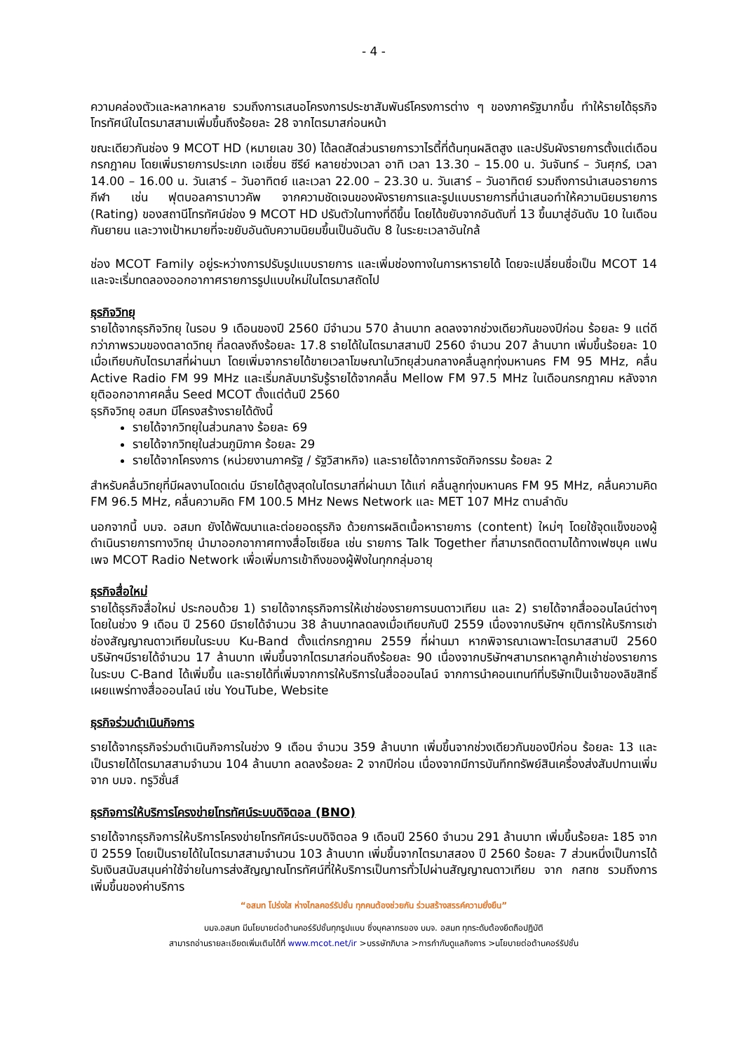- 4 -
ความคล่องตัวและหลากหลาย รวมถึงการเสนอโครงการประชาสัมพันธ์โครงการต่าง ๆ ของภาครัฐมากขึ้น ทำให้รายได้ธุรกิจโทรทัศน์ในไตรมาสสามเพิ่มขึ้นถึงร้อยละ 28 จากไตรมาสก่อนหน้า
ขณะเดียวกันช่อง 9 MCOT HD (หมายเลข 30) ได้ลดสัดส่วนรายการวาไรตี้ที่ต้นทุนผลิตสูง และปรับผังรายการตั้งแต่เดือนกรกฎาคม โดยเพิ่มรายการประเภท เอเชี่ยน ซีรีย์ หลายช่วงเวลา อาทิ เวลา 13.30 – 15.00 น. วันจันทร์ – วันศุกร์, เวลา 14.00 – 16.00 น. วันเสาร์ – วันอาทิตย์ และเวลา 22.00 – 23.30 น. วันเสาร์ – วันอาทิตย์ รวมถึงการนำเสนอรายการกีฬา เช่น ฟุตบอลคาราบาวคัพ จากความชัดเจนของผังรายการและรูปแบบรายการที่นำเสนอทำให้ความนิยมรายการ (Rating) ของสถานีโทรทัศน์ช่อง 9 MCOT HD ปรับตัวในทางที่ดีขึ้น โดยได้ขยับจากอันดับที่ 13 ขึ้นมาสู่อันดับ 10 ในเดือนกันยายน และวางเป้าหมายที่จะขยับอันดับความนิยมขึ้นเป็นอันดับ 8 ในระยะเวลาอันใกล้
ช่อง MCOT Family อยู่ระหว่างการปรับรูปแบบรายการ และเพิ่มช่องทางในการหารายได้ โดยจะเปลี่ยนชื่อเป็น MCOT 14 และจะเริ่มทดลองออกอากาศรายการรูปแบบใหม่ในไตรมาสถัดไป
ธุรกิจวิทยุ
รายได้จากธุรกิจวิทยุ ในรอบ 9 เดือนของปี 2560 มีจำนวน 570 ล้านบาท ลดลงจากช่วงเดียวกันของปีก่อน ร้อยละ 9 แต่ดีกว่าภาพรวมของตลาดวิทยุ ที่ลดลงถึงร้อยละ 17.8 รายได้ในไตรมาสสามปี 2560 จำนวน 207 ล้านบาท เพิ่มขึ้นร้อยละ 10 เมื่อเทียบกับไตรมาสที่ผ่านมา โดยเพิ่มจากรายได้ขายเวลาโฆษณาในวิทยุส่วนกลางคลื่นลูกทุ่งมหานคร FM 95 MHz, คลื่น Active Radio FM 99 MHz และเริ่มกลับมารับรู้รายได้จากคลื่น Mellow FM 97.5 MHz ในเดือนกรกฎาคม หลังจากยุติออกอากาศคลื่น Seed MCOT ตั้งแต่ต้นปี 2560
ธุรกิจวิทยุ อสมท มีโครงสร้างรายได้ดังนี้
รายได้จากวิทยุในส่วนกลาง ร้อยละ 69
รายได้จากวิทยุในส่วนภูมิภาค ร้อยละ 29
รายได้จากโครงการ (หน่วยงานภาครัฐ / รัฐวิสาหกิจ) และรายได้จากการจัดกิจกรรม ร้อยละ 2
สำหรับคลื่นวิทยุที่มีผลงานโดดเด่น มีรายได้สูงสุดในไตรมาสที่ผ่านมา ได้แก่ คลื่นลูกทุ่งมหานคร FM 95 MHz, คลื่นความคิด FM 96.5 MHz, คลื่นความคิด FM 100.5 MHz News Network และ MET 107 MHz ตามลำดับ
นอกจากนี้ บมจ. อสมท ยังได้พัฒนาและต่อยอดธุรกิจ ด้วยการผลิตเนื้อหารายการ (content) ใหม่ๆ โดยใช้จุดแข็งของผู้ดำเนินรายการทางวิทยุ นำมาออกอากาศทางสื่อโซเชียล เช่น รายการ Talk Together ที่สามารถติดตามได้ทางเฟซบุค แฟนเพจ MCOT Radio Network เพื่อเพิ่มการเข้าถึงของผู้ฟังในทุกกลุ่มอายุ
ธุรกิจสื่อใหม่
รายได้ธุรกิจสื่อใหม่ ประกอบด้วย 1) รายได้จากธุรกิจการให้เช่าช่องรายการบนดาวเทียม และ 2) รายได้จากสื่อออนไลน์ต่างๆ โดยในช่วง 9 เดือน ปี 2560 มีรายได้จำนวน 38 ล้านบาทลดลงเมื่อเทียบกับปี 2559 เนื่องจากบริษัทฯ ยุติการให้บริการเช่าช่องสัญญาณดาวเทียมในระบบ Ku-Band ตั้งแต่กรกฎาคม 2559 ที่ผ่านมา หากพิจารณาเฉพาะไตรมาสสามปี 2560 บริษัทฯมีรายได้จำนวน 17 ล้านบาท เพิ่มขึ้นจากไตรมาสก่อนถึงร้อยละ 90 เนื่องจากบริษัทฯสามารถหาลูกค้าเช่าช่องรายการในระบบ C-Band ได้เพิ่มขึ้น และรายได้ที่เพิ่มจากการให้บริการในสื่อออนไลน์ จากการนำคอนเทนท์ที่บริษัทเป็นเจ้าของลิขสิทธิ์เผยแพร่ทางสื่อออนไลน์ เช่น YouTube, Website
ธุรกิจร่วมดำเนินกิจการ
รายได้จากธุรกิจร่วมดำเนินกิจการในช่วง 9 เดือน จำนวน 359 ล้านบาท เพิ่มขึ้นจากช่วงเดียวกันของปีก่อน ร้อยละ 13 และเป็นรายได้ไตรมาสสามจำนวน 104 ล้านบาท ลดลงร้อยละ 2 จากปีก่อน เนื่องจากมีการบันทึกทรัพย์สินเครื่องส่งสัมปทานเพิ่มจาก บมจ. ทรูวิชั่นส์
ธุรกิจการให้บริการโครงข่ายโทรทัศน์ระบบดิจิตอล (BNO)
รายได้จากธุรกิจการให้บริการโครงข่ายโทรทัศน์ระบบดิจิตอล 9 เดือนปี 2560 จำนวน 291 ล้านบาท เพิ่มขึ้นร้อยละ 185 จากปี 2559 โดยเป็นรายได้ในไตรมาสสามจำนวน 103 ล้านบาท เพิ่มขึ้นจากไตรมาสสอง ปี 2560 ร้อยละ 7 ส่วนหนึ่งเป็นการได้รับเงินสนับสนุนค่าใช้จ่ายในการส่งสัญญาณโทรทัศน์ที่ให้บริการเป็นการทั่วไปผ่านสัญญาณดาวเทียม จาก กสทช รวมถึงการเพิ่มขึ้นของค่าบริการ
“อสมท โปร่งใส ห่างไกลคอร์รัปชั่น ทุกคนต้องช่วยกัน ร่วมสร้างสรรค์ความยั่งยืน”
บมจ.อสมท มีนโยบายต่อต้านคอร์รัปชั่นทุกรูปแบบ ซึ่งบุคลากรของ บมจ. อสมท ทุกระดับต้องยึดถือปฏิบัติ
สามารถอ่านรายละเอียดเพิ่มเติมได้ที่ www.mcot.net/ir >บรรษัทภิบาล >การกำกับดูแลกิจการ >นโยบายต่อต้านคอร์รัปชั่น